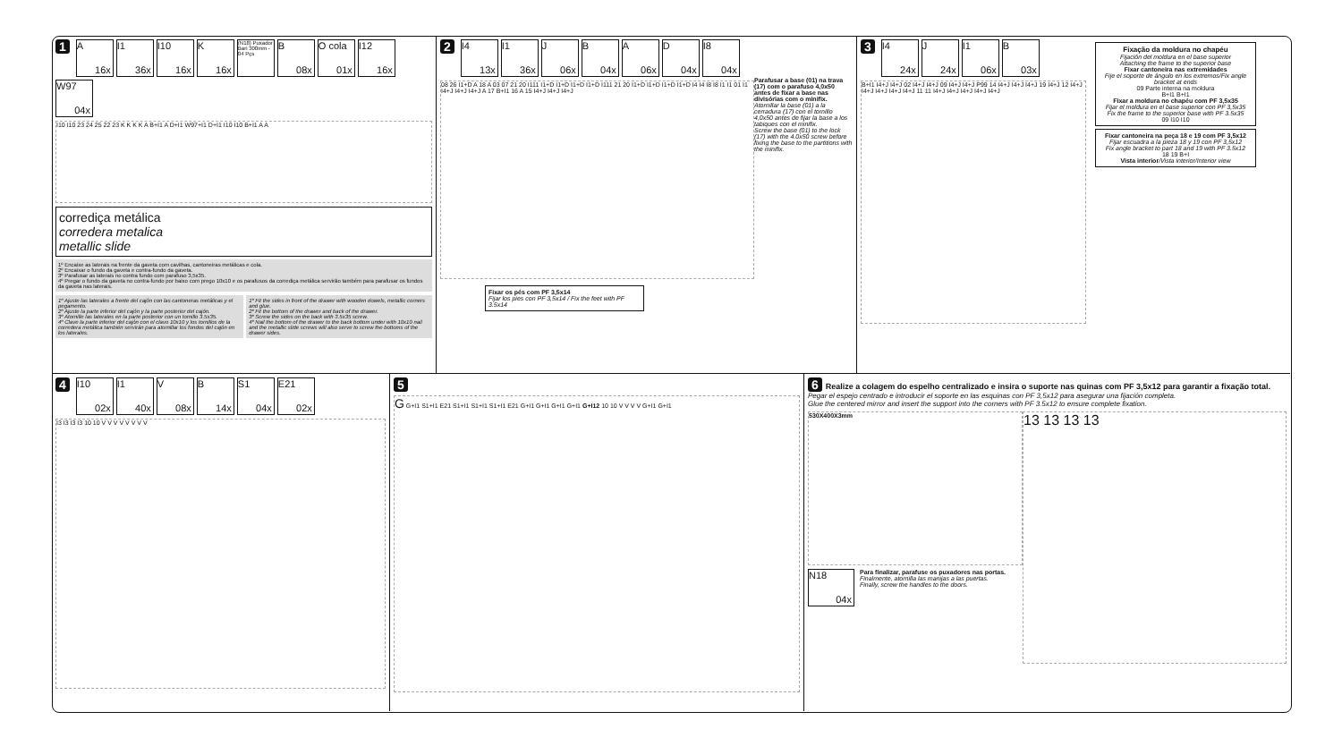1
A
16x
I1
36x
I10
16x
K
16x
(N18) Puxador Bari 300mm - 04 Pçs
B
08x
O cola
01x
I12
16x
W97
04x
I10 I10 23 24 25 22 23 K K K K A B+I1 A D+I1 W97+I1 D+I1 I10 I10 B+I1 A A
corrediça metálica
corredera metalica
metallic slide
1º Encaixe as laterais na frente da gaveta com cavilhas, cantoneiras metálicas e cola.
2º Encaixar o fundo da gaveta e contra-fundo da gaveta.
3º Parafusar as laterais no contra fundo com parafuso 3,5x35.
4º Pregar o fundo da gaveta no contra-fundo por baixo com prego 10x10 e os parafusos da corrediça metálica servirão também para parafusar os fundos da gaveta nas laterais.
1º Ajuste las laterales a frente del cajón con las cantoneras metálicas y el pegamento.
2º Ajuste la parte inferior del cajón y la parte posterior del cajón.
3º Atornille las laterales en la parte posterior con un tornillo 3.5x35.
4º Clave la parte inferior del cajón con el clavo 10x10 y los tornillos de la corredera metálica también servirán para atornillar los fondos del cajón en los laterales.
1º Fit the sides in front of the drawer with wooden dowels, metallic corners and glue.
2º Fit the bottom of the drawer and back of the drawer.
3º Screw the sides on the back with 3.5x35 screw.
4º Nail the bottom of the drawer to the back bottom under with 10x10 nail and the metallic slide screws will also serve to screw the bottoms of the drawer sides.
2
I4
13x
I1
36x
J
06x
B
04x
A
06x
D
04x
I8
04x
08 26 I1+D A 18 A 03 07 21 20 I111 I1+D I1+D I1+D I1+D I111 21 20 I1+D I1+D I1+D I1+D I4 I4 I8 I8 I1 I1 01 I1 I4+J I4+J I4+J A 17 B+I1 16 A 15 I4+J I4+J I4+J
Parafusar a base (01) na trava (17) com o parafuso 4,0x50 antes de fixar a base nas divisórias com o minifix.
Atornillar la base (01) a la cerradura (17) con el tornillo 4,0x50 antes de fijar la base a los tabiques con el minifix.
Screw the base (01) to the lock (17) with the 4.0x50 screw before fixing the base to the partitions with the minifix.
Fixar os pés com PF 3,5x14
Fijar los pies con PF 3,5x14 / Fix the feet with PF 3.5x14
3
I4
24x
J
24x
I1
06x
B
03x
B+I1 I4+J I4+J 02 I4+J I4+J 09 I4+J I4+J P99 14 I4+J I4+J I4+J 19 I4+J 12 I4+J I4+J I4+J I4+J I4+J 11 11 I4+J I4+J I4+J I4+J I4+J
Fixação da moldura no chapéu
Fijación del moldura en el base superior
Attaching the frame to the superior base
Fixar cantoneira nas extremidades
Fije el soporte de ángulo en los extremos/Fix angle bracket at ends
09 Parte interna na moldura
B+I1 B+I1
Fixar a moldura no chapéu com PF 3,5x35
Fijar el moldura en el base superior con PF 3,5x35
Fix the frame to the superior base with PF 3.5x35
09 I10 I10
Fixar cantoneira na peça 18 e 19 com PF 3,5x12
Fijar escuadra a la pieza 18 y 19 con PF 3,5x12
Fix angle bracket to part 18 and 19 with PF 3.5x12
18 19 B+I
Vista interior/Vista interior/Interior view
4
I10
02x
I1
40x
V
08x
B
14x
S1
04x
E21
02x
I3 I3 I3 I3 10 10 V V V V V V V V
5
G G+I1 S1+I1 E21 S1+I1 S1+I1 S1+I1 E21 G+I1 G+I1 G+I1 G+I1 G+I12 10 10 V V V V G+I1 G+I1
6 Realize a colagem do espelho centralizado e insira o suporte nas quinas com PF 3,5x12 para garantir a fixação total.
Pegar el espejo centrado e introducir el soporte en las esquinas con PF 3,5x12 para asegurar una fijación completa.
Glue the centered mirror and insert the support into the corners with PF 3.5x12 to ensure complete fixation.
530X400X3mm
N18
04x
Para finalizar, parafuse os puxadores nas portas.
Finalmente, atornilla las manijas a las puertas.
Finally, screw the handles to the doors.
13 13 13 13